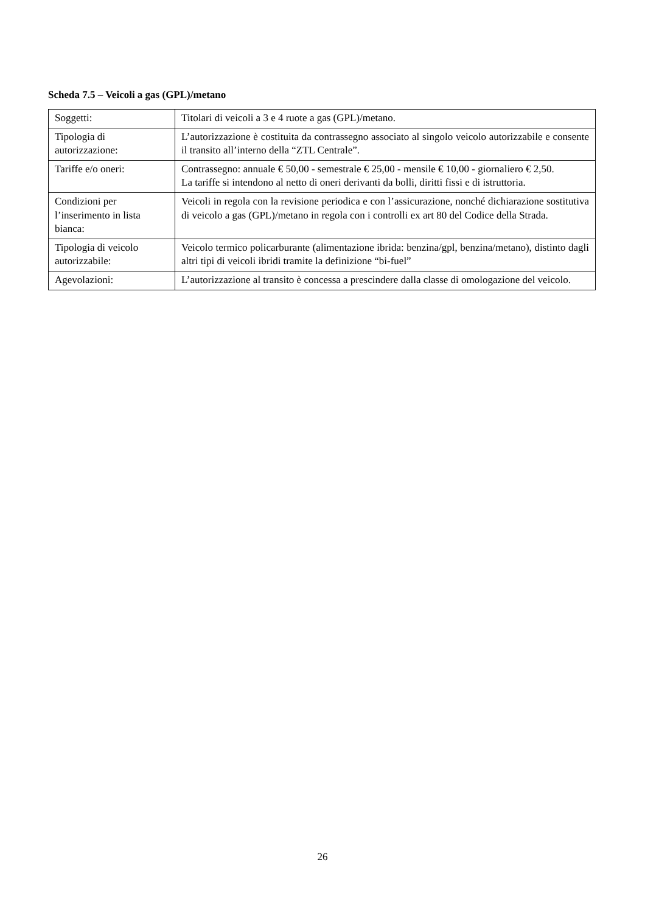Scheda 7.5 – Veicoli a gas (GPL)/metano
| Soggetti: | Titolari di veicoli a 3 e 4 ruote a gas (GPL)/metano. |
| Tipologia di autorizzazione: | L’autorizzazione è costituita da contrassegno associato al singolo veicolo autorizzabile e consente il transito all’interno della “ZTL Centrale”. |
| Tariffe e/o oneri: | Contrassegno: annuale € 50,00 - semestrale € 25,00 - mensile € 10,00 - giornaliero € 2,50. La tariffe si intendono al netto di oneri derivanti da bolli, diritti fissi e di istruttoria. |
| Condizioni per l’inserimento in lista bianca: | Veicoli in regola con la revisione periodica e con l’assicurazione, nonché dichiarazione sostitutiva di veicolo a gas (GPL)/metano in regola con i controlli ex art 80 del Codice della Strada. |
| Tipologia di veicolo autorizzabile: | Veicolo termico policarburante (alimentazione ibrida: benzina/gpl, benzina/metano), distinto dagli altri tipi di veicoli ibridi tramite la definizione “bi-fuel” |
| Agevolazioni: | L’autorizzazione al transito è concessa a prescindere dalla classe di omologazione del veicolo. |
26